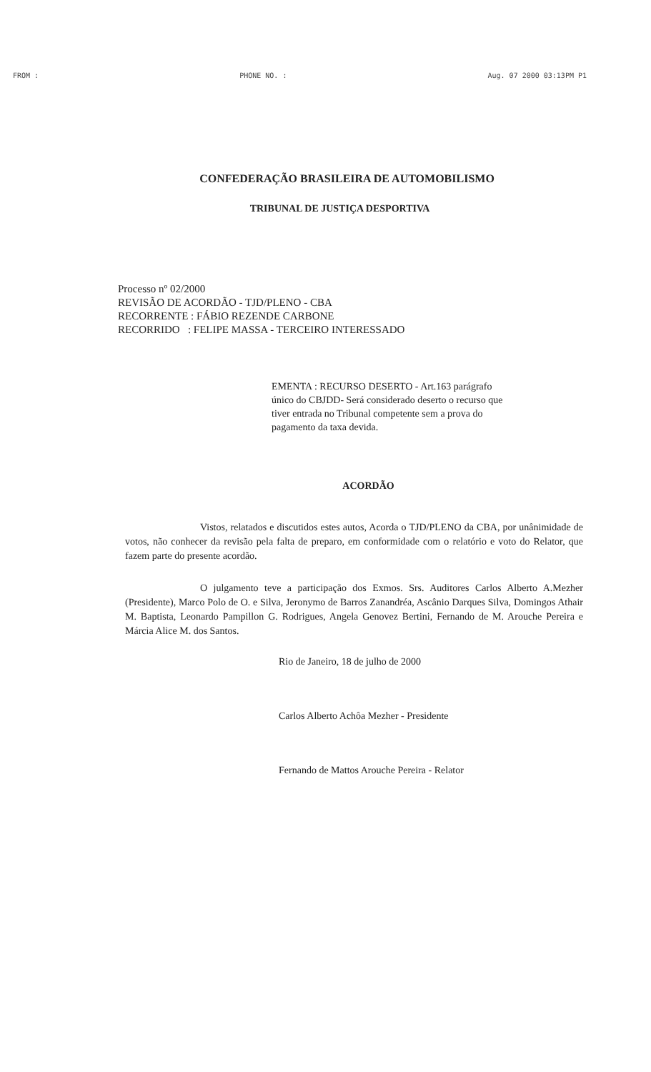FROM : PHONE NO. : Aug. 07 2000 03:13PM P1
CONFEDERAÇÃO BRASILEIRA DE AUTOMOBILISMO
TRIBUNAL DE JUSTIÇA DESPORTIVA
Processo nº 02/2000
REVISÃO DE ACORDÃO - TJD/PLENO - CBA
RECORRENTE : FÁBIO REZENDE CARBONE
RECORRIDO : FELIPE MASSA - TERCEIRO INTERESSADO
EMENTA : RECURSO DESERTO - Art.163 parágrafo único do CBJDD- Será considerado deserto o recurso que tiver entrada no Tribunal competente sem a prova do pagamento da taxa devida.
ACORDÃO
Vistos, relatados e discutidos estes autos, Acorda o TJD/PLENO da CBA, por unânimidade de votos, não conhecer da revisão pela falta de preparo, em conformidade com o relatório e voto do Relator, que fazem parte do presente acordão.
O julgamento teve a participação dos Exmos. Srs. Auditores Carlos Alberto A.Mezher (Presidente), Marco Polo de O. e Silva, Jeronymo de Barros Zanandréa, Ascânio Darques Silva, Domingos Athair M. Baptista, Leonardo Pampillon G. Rodrigues, Angela Genovez Bertini, Fernando de M. Arouche Pereira e Márcia Alice M. dos Santos.
Rio de Janeiro, 18 de julho de 2000
Carlos Alberto Achôa Mezher - Presidente
Fernando de Mattos Arouche Pereira - Relator